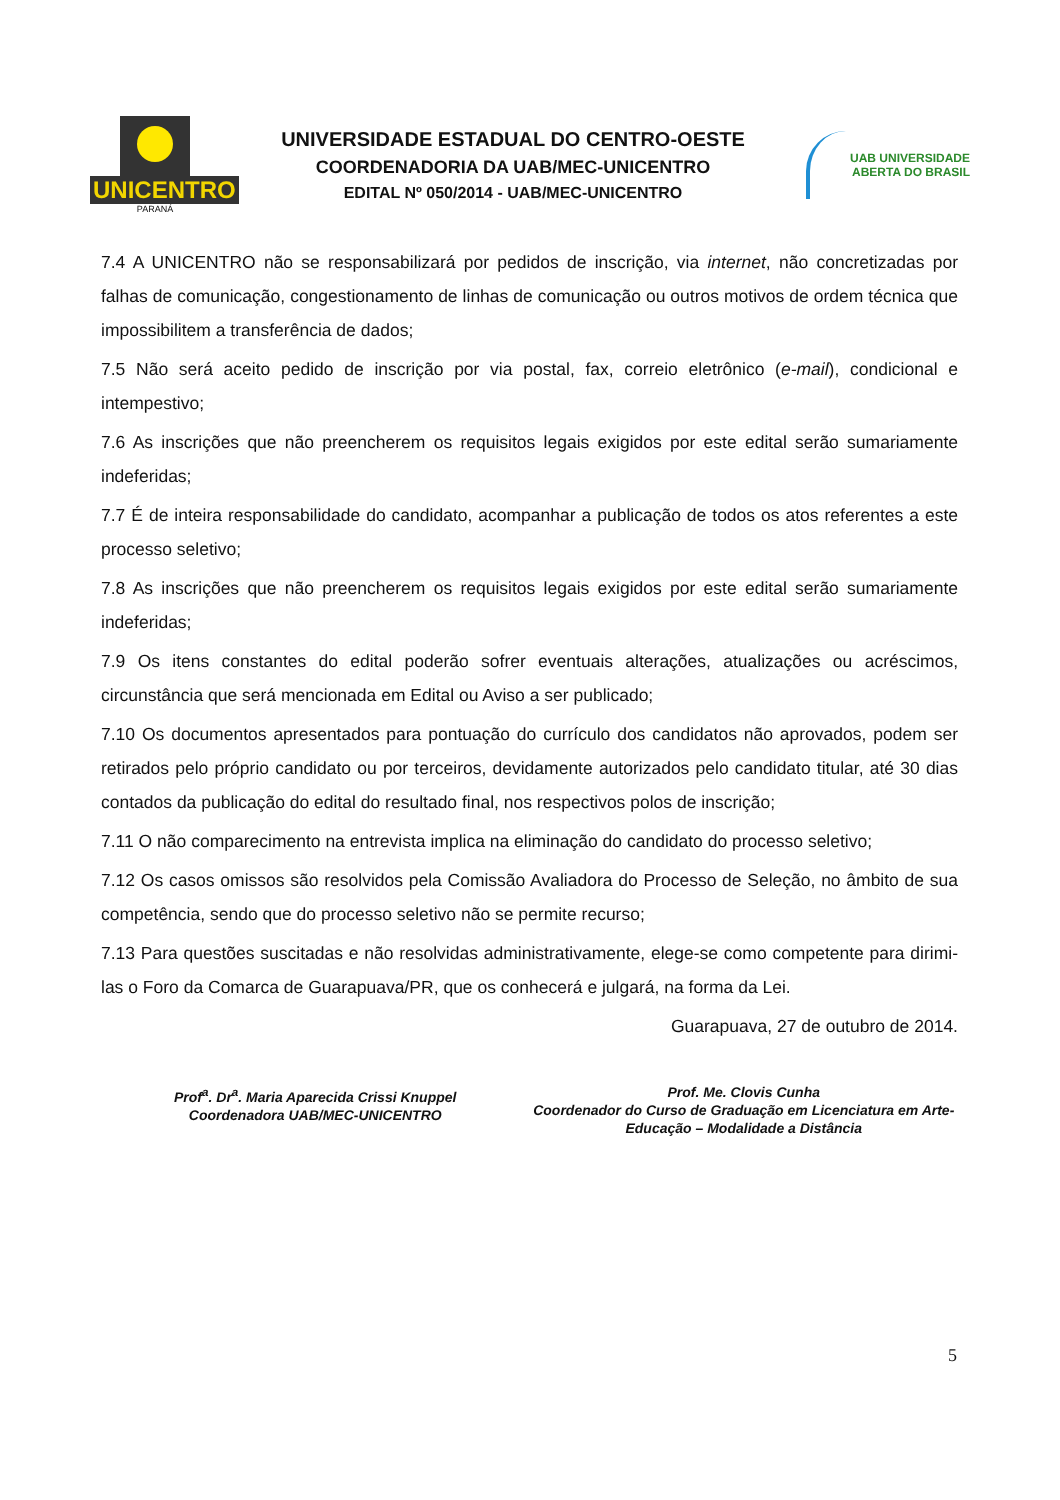UNICENTRO
PARANÁ
UNIVERSIDADE ESTADUAL DO CENTRO-OESTE
COORDENADORIA DA UAB/MEC-UNICENTRO
EDITAL Nº 050/2014 - UAB/MEC-UNICENTRO
UAB UNIVERSIDADE
ABERTA DO BRASIL
7.4 A UNICENTRO não se responsabilizará por pedidos de inscrição, via internet, não concretizadas por falhas de comunicação, congestionamento de linhas de comunicação ou outros motivos de ordem técnica que impossibilitem a transferência de dados;
7.5 Não será aceito pedido de inscrição por via postal, fax, correio eletrônico (e-mail), condicional e intempestivo;
7.6 As inscrições que não preencherem os requisitos legais exigidos por este edital serão sumariamente indeferidas;
7.7 É de inteira responsabilidade do candidato, acompanhar a publicação de todos os atos referentes a este processo seletivo;
7.8 As inscrições que não preencherem os requisitos legais exigidos por este edital serão sumariamente indeferidas;
7.9 Os itens constantes do edital poderão sofrer eventuais alterações, atualizações ou acréscimos, circunstância que será mencionada em Edital ou Aviso a ser publicado;
7.10 Os documentos apresentados para pontuação do currículo dos candidatos não aprovados, podem ser retirados pelo próprio candidato ou por terceiros, devidamente autorizados pelo candidato titular, até 30 dias contados da publicação do edital do resultado final, nos respectivos polos de inscrição;
7.11 O não comparecimento na entrevista implica na eliminação do candidato do processo seletivo;
7.12 Os casos omissos são resolvidos pela Comissão Avaliadora do Processo de Seleção, no âmbito de sua competência, sendo que do processo seletivo não se permite recurso;
7.13 Para questões suscitadas e não resolvidas administrativamente, elege-se como competente para dirimi-las o Foro da Comarca de Guarapuava/PR, que os conhecerá e julgará, na forma da Lei.
Guarapuava, 27 de outubro de 2014.
Prof<sup>a</sup>. Dr<sup>a</sup>. Maria Aparecida Crissi Knuppel
Coordenadora UAB/MEC-UNICENTRO
Prof. Me. Clovis Cunha
Coordenador do Curso de Graduação em Licenciatura em Arte-Educação – Modalidade a Distância
5